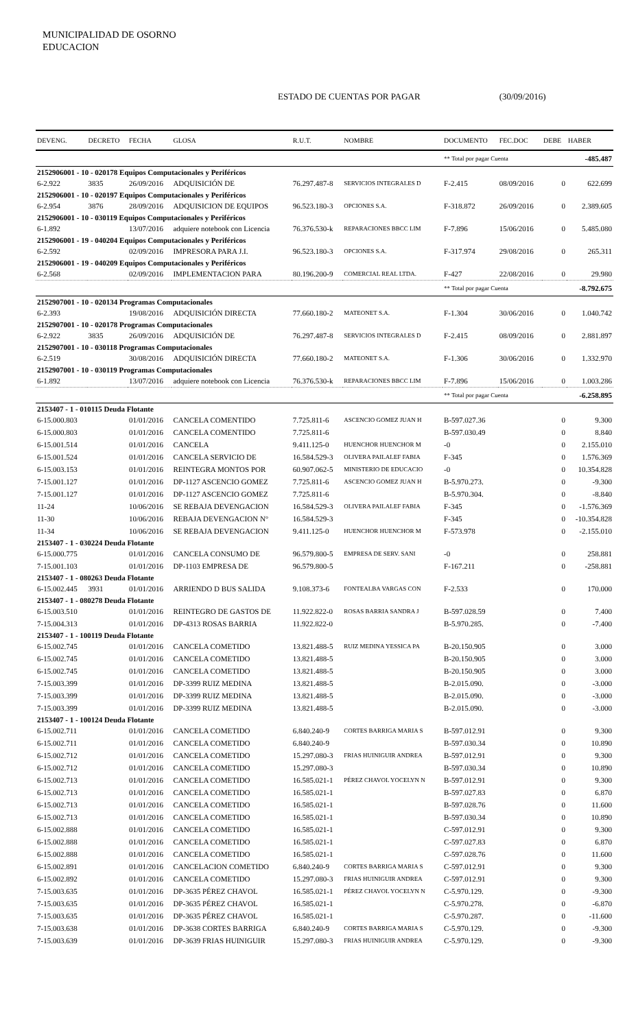MUNICIPALIDAD DE OSORNO
EDUCACION
ESTADO DE CUENTAS POR PAGAR (30/09/2016)
| DEVENG. | DECRETO | FECHA | GLOSA | R.U.T. | NOMBRE | DOCUMENTO | FEC.DOC | DEBE | HABER |
| --- | --- | --- | --- | --- | --- | --- | --- | --- | --- |
| | | | | | | ** Total por pagar Cuenta | | | -485.487 |
| 2152906001 - 10 - 020178 Equipos Computacionales y Periféricos | | | | | | | | | |
| 6-2.922 | 3835 | 26/09/2016 | ADQUISICIÓN DE | 76.297.487-8 | SERVICIOS INTEGRALES D | F-2.415 | 08/09/2016 | 0 | 622.699 |
| 2152906001 - 10 - 020197 Equipos Computacionales y Periféricos | | | | | | | | | |
| 6-2.954 | 3876 | 28/09/2016 | ADQUISICION DE EQUIPOS | 96.523.180-3 | OPCIONES S.A. | F-318.872 | 26/09/2016 | 0 | 2.389.605 |
| 2152906001 - 10 - 030119 Equipos Computacionales y Periféricos | | | | | | | | | |
| 6-1.892 | | 13/07/2016 | adquiere notebook con Licencia | 76.376.530-k | REPARACIONES BBCC LIM | F-7.896 | 15/06/2016 | 0 | 5.485.080 |
| 2152906001 - 19 - 040204 Equipos Computacionales y Periféricos | | | | | | | | | |
| 6-2.592 | | 02/09/2016 | IMPRESORA PARA J.I. | 96.523.180-3 | OPCIONES S.A. | F-317.974 | 29/08/2016 | 0 | 265.311 |
| 2152906001 - 19 - 040209 Equipos Computacionales y Periféricos | | | | | | | | | |
| 6-2.568 | | 02/09/2016 | IMPLEMENTACION PARA | 80.196.200-9 | COMERCIAL REAL LTDA. | F-427 | 22/08/2016 | 0 | 29.980 |
| | | | | | | ** Total por pagar Cuenta | | | -8.792.675 |
| 2152907001 - 10 - 020134 Programas Computacionales | | | | | | | | | |
| 6-2.393 | | 19/08/2016 | ADQUISICIÓN DIRECTA | 77.660.180-2 | MATEONET S.A. | F-1.304 | 30/06/2016 | 0 | 1.040.742 |
| 2152907001 - 10 - 020178 Programas Computacionales | | | | | | | | | |
| 6-2.922 | 3835 | 26/09/2016 | ADQUISICIÓN DE | 76.297.487-8 | SERVICIOS INTEGRALES D | F-2.415 | 08/09/2016 | 0 | 2.881.897 |
| 2152907001 - 10 - 030118 Programas Computacionales | | | | | | | | | |
| 6-2.519 | | 30/08/2016 | ADQUISICIÓN DIRECTA | 77.660.180-2 | MATEONET S.A. | F-1.306 | 30/06/2016 | 0 | 1.332.970 |
| 2152907001 - 10 - 030119 Programas Computacionales | | | | | | | | | |
| 6-1.892 | | 13/07/2016 | adquiere notebook con Licencia | 76.376.530-k | REPARACIONES BBCC LIM | F-7.896 | 15/06/2016 | 0 | 1.003.286 |
| | | | | | | ** Total por pagar Cuenta | | | -6.258.895 |
| 2153407 - 1 - 010115 Deuda Flotante | | | | | | | | | |
| 6-15.000.803 | | 01/01/2016 | CANCELA COMENTIDO | 7.725.811-6 | ASCENCIO GOMEZ JUAN H | B-597.027.36 | | 0 | 9.300 |
| 6-15.000.803 | | 01/01/2016 | CANCELA COMENTIDO | 7.725.811-6 | | B-597.030.49 | | 0 | 8.840 |
| 6-15.001.514 | | 01/01/2016 | CANCELA | 9.411.125-0 | HUENCHOR HUENCHOR M | -0 | | 0 | 2.155.010 |
| 6-15.001.524 | | 01/01/2016 | CANCELA SERVICIO DE | 16.584.529-3 | OLIVERA PAILALEF FABIA | F-345 | | 0 | 1.576.369 |
| 6-15.003.153 | | 01/01/2016 | REINTEGRA MONTOS POR | 60.907.062-5 | MINISTERIO DE EDUCACIO | -0 | | 0 | 10.354.828 |
| 7-15.001.127 | | 01/01/2016 | DP-1127 ASCENCIO GOMEZ | 7.725.811-6 | ASCENCIO GOMEZ JUAN H | B-5.970.273. | | 0 | -9.300 |
| 7-15.001.127 | | 01/01/2016 | DP-1127 ASCENCIO GOMEZ | 7.725.811-6 | | B-5.970.304. | | 0 | -8.840 |
| 11-24 | | 10/06/2016 | SE REBAJA DEVENGACION | 16.584.529-3 | OLIVERA PAILALEF FABIA | F-345 | | 0 | -1.576.369 |
| 11-30 | | 10/06/2016 | REBAJA DEVENGACION N° | 16.584.529-3 | | F-345 | | 0 | -10.354.828 |
| 11-34 | | 10/06/2016 | SE REBAJA DEVENGACION | 9.411.125-0 | HUENCHOR HUENCHOR M | F-573.978 | | 0 | -2.155.010 |
| 2153407 - 1 - 030224 Deuda Flotante | | | | | | | | | |
| 6-15.000.775 | | 01/01/2016 | CANCELA CONSUMO DE | 96.579.800-5 | EMPRESA DE SERV. SANI | -0 | | 0 | 258.881 |
| 7-15.001.103 | | 01/01/2016 | DP-1103 EMPRESA DE | 96.579.800-5 | | F-167.211 | | 0 | -258.881 |
| 2153407 - 1 - 080263 Deuda Flotante | | | | | | | | | |
| 6-15.002.445 | 3931 | 01/01/2016 | ARRIENDO D BUS SALIDA | 9.108.373-6 | FONTEALBA VARGAS CON | F-2.533 | | 0 | 170.000 |
| 2153407 - 1 - 080278 Deuda Flotante | | | | | | | | | |
| 6-15.003.510 | | 01/01/2016 | REINTEGRO DE GASTOS DE | 11.922.822-0 | ROSAS BARRIA SANDRA J | B-597.028.59 | | 0 | 7.400 |
| 7-15.004.313 | | 01/01/2016 | DP-4313 ROSAS BARRIA | 11.922.822-0 | | B-5.970.285. | | 0 | -7.400 |
| 2153407 - 1 - 100119 Deuda Flotante | | | | | | | | | |
| 6-15.002.745 | | 01/01/2016 | CANCELA COMETIDO | 13.821.488-5 | RUIZ MEDINA YESSICA PA | B-20.150.905 | | 0 | 3.000 |
| 6-15.002.745 | | 01/01/2016 | CANCELA COMETIDO | 13.821.488-5 | | B-20.150.905 | | 0 | 3.000 |
| 6-15.002.745 | | 01/01/2016 | CANCELA COMETIDO | 13.821.488-5 | | B-20.150.905 | | 0 | 3.000 |
| 7-15.003.399 | | 01/01/2016 | DP-3399 RUIZ MEDINA | 13.821.488-5 | | B-2.015.090. | | 0 | -3.000 |
| 7-15.003.399 | | 01/01/2016 | DP-3399 RUIZ MEDINA | 13.821.488-5 | | B-2.015.090. | | 0 | -3.000 |
| 7-15.003.399 | | 01/01/2016 | DP-3399 RUIZ MEDINA | 13.821.488-5 | | B-2.015.090. | | 0 | -3.000 |
| 2153407 - 1 - 100124 Deuda Flotante | | | | | | | | | |
| 6-15.002.711 | | 01/01/2016 | CANCELA COMETIDO | 6.840.240-9 | CORTES BARRIGA MARIA S | B-597.012.91 | | 0 | 9.300 |
| 6-15.002.711 | | 01/01/2016 | CANCELA COMETIDO | 6.840.240-9 | | B-597.030.34 | | 0 | 10.890 |
| 6-15.002.712 | | 01/01/2016 | CANCELA COMETIDO | 15.297.080-3 | FRIAS HUINIGUIR ANDREA | B-597.012.91 | | 0 | 9.300 |
| 6-15.002.712 | | 01/01/2016 | CANCELA COMETIDO | 15.297.080-3 | | B-597.030.34 | | 0 | 10.890 |
| 6-15.002.713 | | 01/01/2016 | CANCELA COMETIDO | 16.585.021-1 | PÉREZ CHAVOL YOCELYN N | B-597.012.91 | | 0 | 9.300 |
| 6-15.002.713 | | 01/01/2016 | CANCELA COMETIDO | 16.585.021-1 | | B-597.027.83 | | 0 | 6.870 |
| 6-15.002.713 | | 01/01/2016 | CANCELA COMETIDO | 16.585.021-1 | | B-597.028.76 | | 0 | 11.600 |
| 6-15.002.713 | | 01/01/2016 | CANCELA COMETIDO | 16.585.021-1 | | B-597.030.34 | | 0 | 10.890 |
| 6-15.002.888 | | 01/01/2016 | CANCELA COMETIDO | 16.585.021-1 | | C-597.012.91 | | 0 | 9.300 |
| 6-15.002.888 | | 01/01/2016 | CANCELA COMETIDO | 16.585.021-1 | | C-597.027.83 | | 0 | 6.870 |
| 6-15.002.888 | | 01/01/2016 | CANCELA COMETIDO | 16.585.021-1 | | C-597.028.76 | | 0 | 11.600 |
| 6-15.002.891 | | 01/01/2016 | CANCELACION COMETIDO | 6.840.240-9 | CORTES BARRIGA MARIA S | C-597.012.91 | | 0 | 9.300 |
| 6-15.002.892 | | 01/01/2016 | CANCELA COMETIDO | 15.297.080-3 | FRIAS HUINIGUIR ANDREA | C-597.012.91 | | 0 | 9.300 |
| 7-15.003.635 | | 01/01/2016 | DP-3635 PÉREZ CHAVOL | 16.585.021-1 | PÉREZ CHAVOL YOCELYN N | C-5.970.129. | | 0 | -9.300 |
| 7-15.003.635 | | 01/01/2016 | DP-3635 PÉREZ CHAVOL | 16.585.021-1 | | C-5.970.278. | | 0 | -6.870 |
| 7-15.003.635 | | 01/01/2016 | DP-3635 PÉREZ CHAVOL | 16.585.021-1 | | C-5.970.287. | | 0 | -11.600 |
| 7-15.003.638 | | 01/01/2016 | DP-3638 CORTES BARRIGA | 6.840.240-9 | CORTES BARRIGA MARIA S | C-5.970.129. | | 0 | -9.300 |
| 7-15.003.639 | | 01/01/2016 | DP-3639 FRIAS HUINIGUIR | 15.297.080-3 | FRIAS HUINIGUIR ANDREA | C-5.970.129. | | 0 | -9.300 |